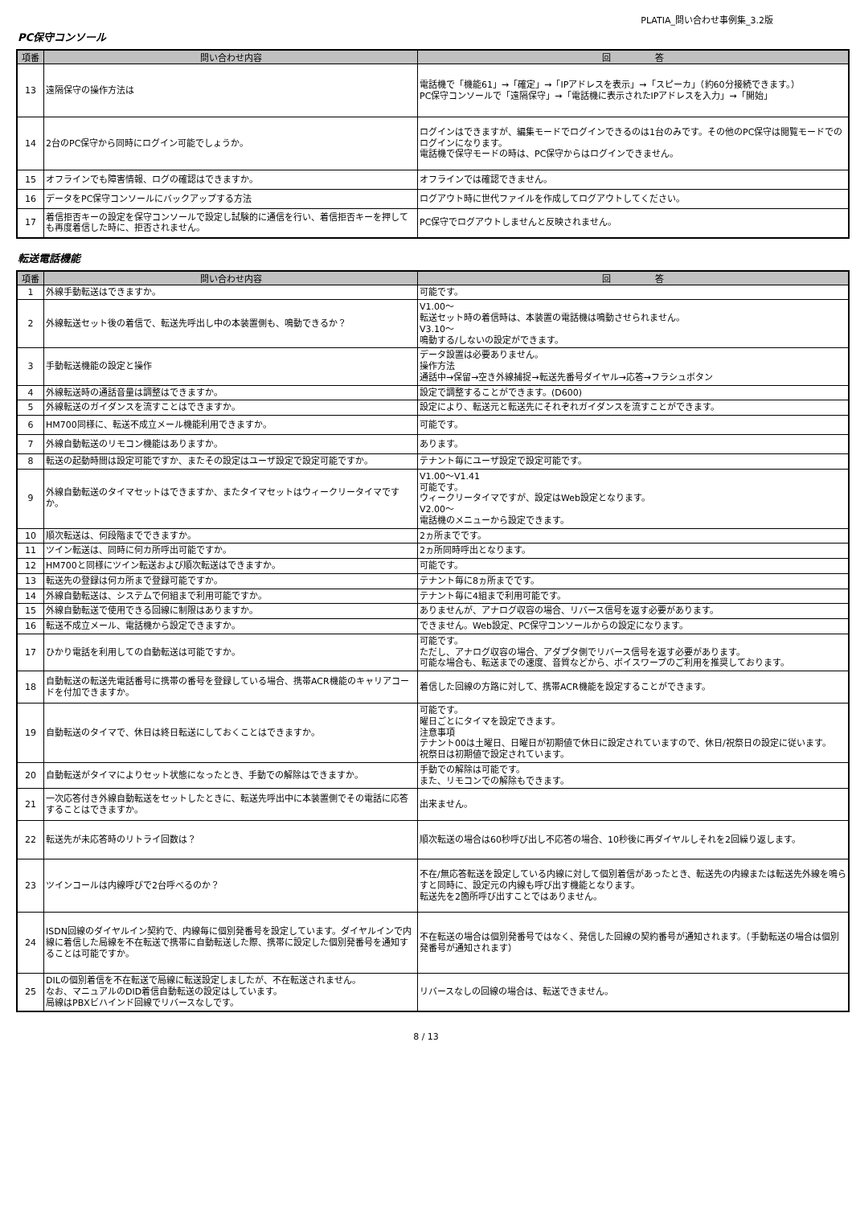PLATIA_問い合わせ事例集_3.2版
PC保守コンソール
| 項番 | 問い合わせ内容 | 回 答 |
| --- | --- | --- |
| 13 | 遠隔保守の操作方法は | 電話機で「機能61」→「確定」→「IPアドレスを表示」→「スピーカ」（約60分接続できます。） PC保守コンソールで「遠隔保守」→「電話機に表示されたIPアドレスを入力」→「開始」 |
| 14 | 2台のPC保守から同時にログイン可能でしょうか。 | ログインはできますが、編集モードでログインできるのは1台のみです。その他のPC保守は閲覧モードでのログインになります。 電話機で保守モードの時は、PC保守からはログインできません。 |
| 15 | オフラインでも障害情報、ログの確認はできますか。 | オフラインでは確認できません。 |
| 16 | データをPC保守コンソールにバックアップする方法 | ログアウト時に世代ファイルを作成してログアウトしてください。 |
| 17 | 着信拒否キーの設定を保守コンソールで設定し試験的に通信を行い、着信拒否キーを押しても再度着信した時に、拒否されません。 | PC保守でログアウトしませんと反映されません。 |
転送電話機能
| 項番 | 問い合わせ内容 | 回 答 |
| --- | --- | --- |
| 1 | 外線手動転送はできますか。 | 可能です。 |
| 2 | 外線転送セット後の着信で、転送先呼出し中の本装置側も、鳴動できるか？ | V1.00～ 転送セット時の着信時は、本装置の電話機は鳴動させられません。 V3.10～ 鳴動する/しないの設定ができます。 |
| 3 | 手動転送機能の設定と操作 | データ設置は必要ありません。 操作方法 通話中→保留→空き外線捕捉→転送先番号ダイヤル→応答→フラシュボタン |
| 4 | 外線転送時の通話音量は調整はできますか。 | 設定で調整することができます。(D600) |
| 5 | 外線転送のガイダンスを流すことはできますか。 | 設定により、転送元と転送先にそれぞれガイダンスを流すことができます。 |
| 6 | HM700同様に、転送不成立メール機能利用できますか。 | 可能です。 |
| 7 | 外線自動転送のリモコン機能はありますか。 | あります。 |
| 8 | 転送の起動時間は設定可能ですか、またその設定はユーザ設定で設定可能ですか。 | テナント毎にユーザ設定で設定可能です。 |
| 9 | 外線自動転送のタイマセットはできますか、またタイマセットはウィークリータイマですか。 | V1.00～V1.41 可能です。 ウィークリータイマですが、設定はWeb設定となります。 V2.00～ 電話機のメニューから設定できます。 |
| 10 | 順次転送は、何段階までできますか。 | 2ヵ所までです。 |
| 11 | ツイン転送は、同時に何カ所呼出可能ですか。 | 2ヵ所同時呼出となります。 |
| 12 | HM700と同様にツイン転送および順次転送はできますか。 | 可能です。 |
| 13 | 転送先の登録は何カ所まで登録可能ですか。 | テナント毎に8ヵ所までです。 |
| 14 | 外線自動転送は、システムで何組まで利用可能ですか。 | テナント毎に4組まで利用可能です。 |
| 15 | 外線自動転送で使用できる回線に制限はありますか。 | ありませんが、アナログ収容の場合、リバース信号を返す必要があります。 |
| 16 | 転送不成立メール、電話機から設定できますか。 | できません。Web設定、PC保守コンソールからの設定になります。 |
| 17 | ひかり電話を利用しての自動転送は可能ですか。 | 可能です。 ただし、アナログ収容の場合、アダプタ側でリバース信号を返す必要があります。 可能な場合も、転送までの速度、音質などから、ボイスワープのご利用を推奨しております。 |
| 18 | 自動転送の転送先電話番号に携帯の番号を登録している場合、携帯ACR機能のキャリアコードを付加できますか。 | 着信した回線の方路に対して、携帯ACR機能を設定することができます。 |
| 19 | 自動転送のタイマで、休日は終日転送にしておくことはできますか。 | 可能です。 曜日ごとにタイマを設定できます。 注意事項 テナント00は土曜日、日曜日が初期値で休日に設定されていますので、休日/祝祭日の設定に従います。 祝祭日は初期値で設定されています。 |
| 20 | 自動転送がタイマによりセット状態になったとき、手動での解除はできますか。 | 手動での解除は可能です。 また、リモコンでの解除もできます。 |
| 21 | 一次応答付き外線自動転送をセットしたときに、転送先呼出中に本装置側でその電話に応答することはできますか。 | 出来ません。 |
| 22 | 転送先が未応答時のリトライ回数は？ | 順次転送の場合は60秒呼び出し不応答の場合、10秒後に再ダイヤルしそれを2回繰り返します。 |
| 23 | ツインコールは内線呼びで2台呼べるのか？ | 不在/無応答転送を設定している内線に対して個別着信があったとき、転送先の内線または転送先外線を鳴らすと同時に、設定元の内線も呼び出す機能となります。 転送先を2箇所呼び出すことではありません。 |
| 24 | ISDN回線のダイヤルイン契約で、内線毎に個別発番号を設定しています。ダイヤルインで内線に着信した局線を不在転送で携帯に自動転送した際、携帯に設定した個別発番号を通知することは可能ですか。 | 不在転送の場合は個別発番号ではなく、発信した回線の契約番号が通知されます。（手動転送の場合は個別発番号が通知されます） |
| 25 | DILの個別着信を不在転送で局線に転送設定しましたが、不在転送されません。 なお、マニュアルのDID着信自動転送の設定はしています。 局線はPBXビハインド回線でリバースなしです。 | リバースなしの回線の場合は、転送できません。 |
8 / 13